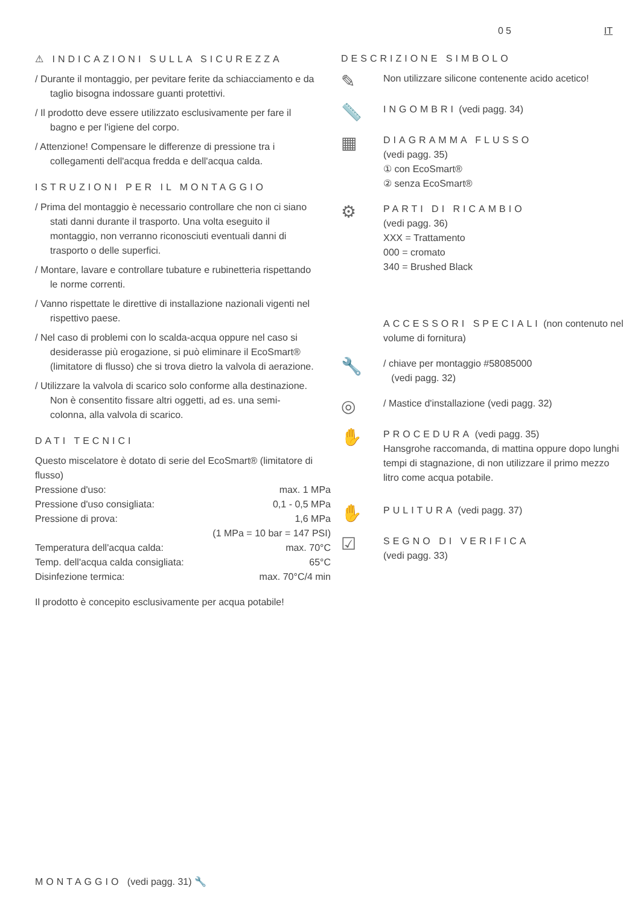05 IT
⚠ INDICAZIONI SULLA SICUREZZA
/ Durante il montaggio, per pevitare ferite da schiacciamento e da taglio bisogna indossare guanti protettivi.
/ Il prodotto deve essere utilizzato esclusivamente per fare il bagno e per l'igiene del corpo.
/ Attenzione! Compensare le differenze di pressione tra i collegamenti dell'acqua fredda e dell'acqua calda.
ISTRUZIONI PER IL MONTAGGIO
/ Prima del montaggio è necessario controllare che non ci siano stati danni durante il trasporto. Una volta eseguito il montaggio, non verranno riconosciuti eventuali danni di trasporto o delle superfici.
/ Montare, lavare e controllare tubature e rubinetteria rispettando le norme correnti.
/ Vanno rispettate le direttive di installazione nazionali vigenti nel rispettivo paese.
/ Nel caso di problemi con lo scalda-acqua oppure nel caso si desiderasse più erogazione, si può eliminare il EcoSmart® (limitatore di flusso) che si trova dietro la valvola di aerazione.
/ Utilizzare la valvola di scarico solo conforme alla destinazione. Non è consentito fissare altri oggetti, ad es. una semi-colonna, alla valvola di scarico.
DATI TECNICI
Questo miscelatore è dotato di serie del EcoSmart® (limitatore di flusso)
| Pressione d'uso: | max. 1 MPa |
| Pressione d'uso consigliata: | 0,1 - 0,5 MPa |
| Pressione di prova: | 1,6 MPa |
| | (1 MPa = 10 bar = 147 PSI) |
| Temperatura dell'acqua calda: | max. 70°C |
| Temp. dell'acqua calda consigliata: | 65°C |
| Disinfezione termica: | max. 70°C/4 min |
Il prodotto è concepito esclusivamente per acqua potabile!
DESCRIZIONE SIMBOLO
✎
Non utilizzare silicone contenente acido acetico!
📏
INGOMBRI (vedi pagg. 34)
▦
DIAGRAMMA FLUSSO
(vedi pagg. 35)
① con EcoSmart®
② senza EcoSmart®
⚙
PARTI DI RICAMBIO
(vedi pagg. 36)
XXX = Trattamento
000 = cromato
340 = Brushed Black
ACCESSORI SPECIALI (non contenuto nel volume di fornitura)
🔧
/ chiave per montaggio #58085000
(vedi pagg. 32)
◎
/ Mastice d'installazione (vedi pagg. 32)
✋
PROCEDURA (vedi pagg. 35)
Hansgrohe raccomanda, di mattina oppure dopo lunghi tempi di stagnazione, di non utilizzare il primo mezzo litro come acqua potabile.
✋
PULITURA (vedi pagg. 37)
☑
SEGNO DI VERIFICA
(vedi pagg. 33)
MONTAGGIO (vedi pagg. 31) 🔧